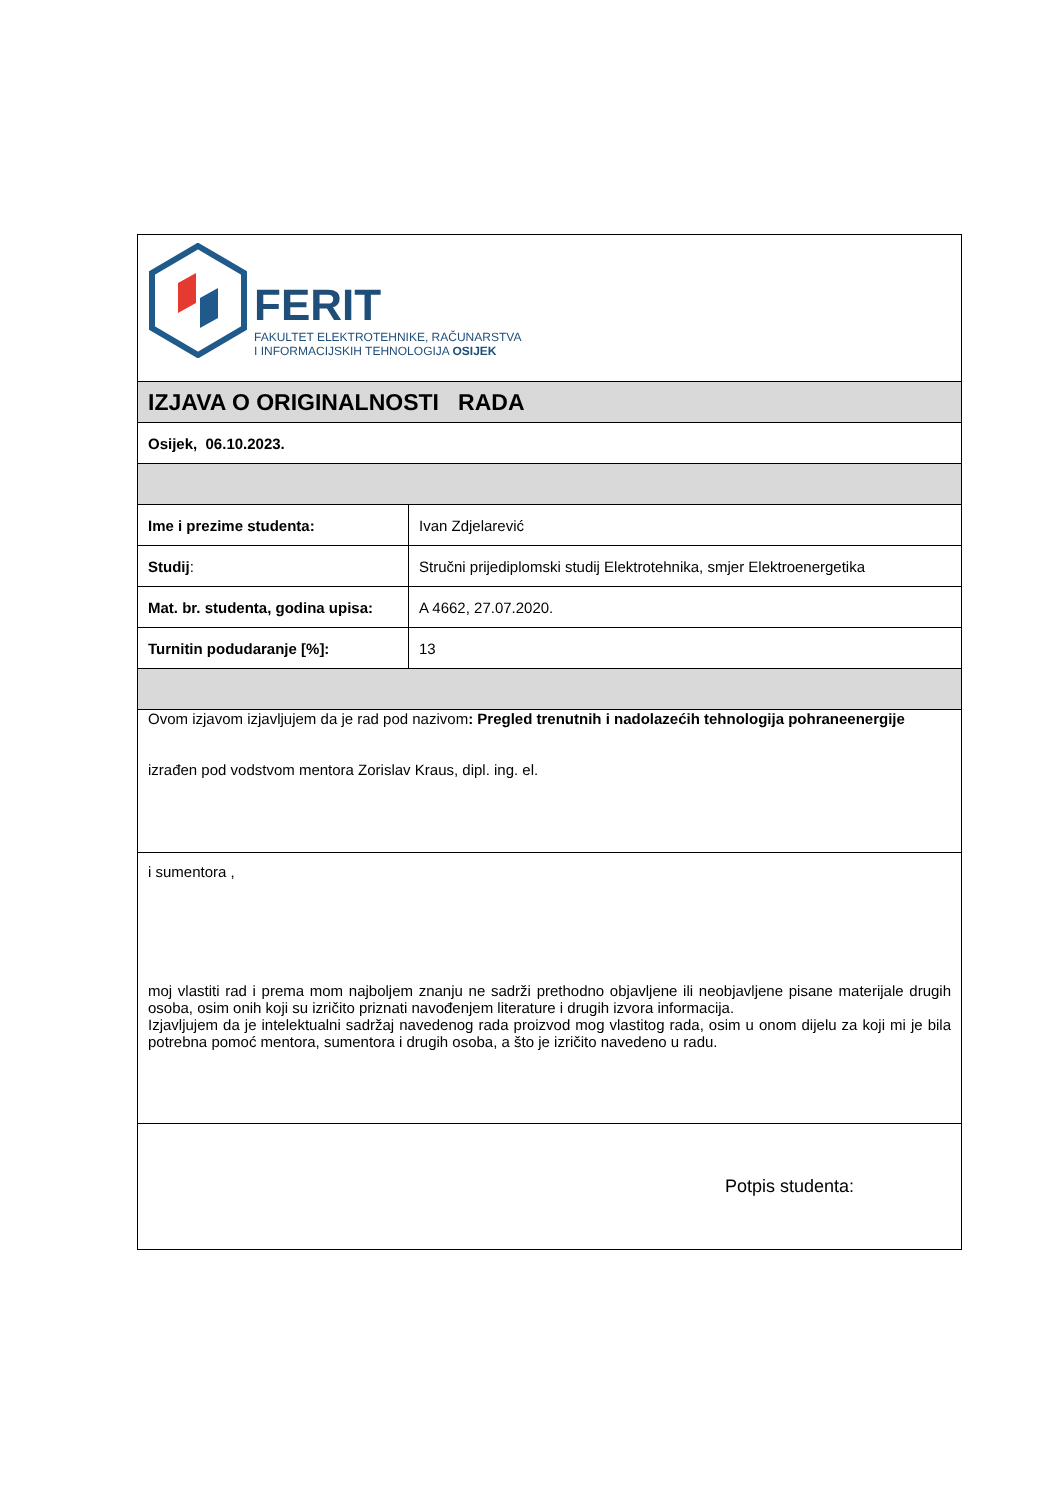| FERIT FAKULTET ELEKTROTEHNIKE, RAČUNARSTVA I INFORMACIJSKIH TEHNOLOGIJA OSIJEK | |
| IZJAVA O ORIGINALNOSTI RADA | |
| Osijek, 06.10.2023. | |
| Ime i prezime studenta: | Ivan Zdjelarević |
| Studij : | Stručni prijediplomski studij Elektrotehnika, smjer Elektroenergetika |
| Mat. br. studenta, godina upisa: | A 4662, 27.07.2020. |
| Turnitin podudaranje [%]: | 13 |
| Ovom izjavom izjavljujem da je rad pod nazivom : Pregled trenutnih i nadolazećih tehnologija pohraneenergije izrađen pod vodstvom mentora Zorislav Kraus, dipl. ing. el. | |
| i sumentora , moj vlastiti rad i prema mom najboljem znanju ne sadrži prethodno objavljene ili neobjavljene pisane materijale drugih osoba, osim onih koji su izričito priznati navođenjem literature i drugih izvora informacija. Izjavljujem da je intelektualni sadržaj navedenog rada proizvod mog vlastitog rada, osim u onom dijelu za koji mi je bila potrebna pomoć mentora, sumentora i drugih osoba, a što je izričito navedeno u radu. | |
| Potpis studenta: | |